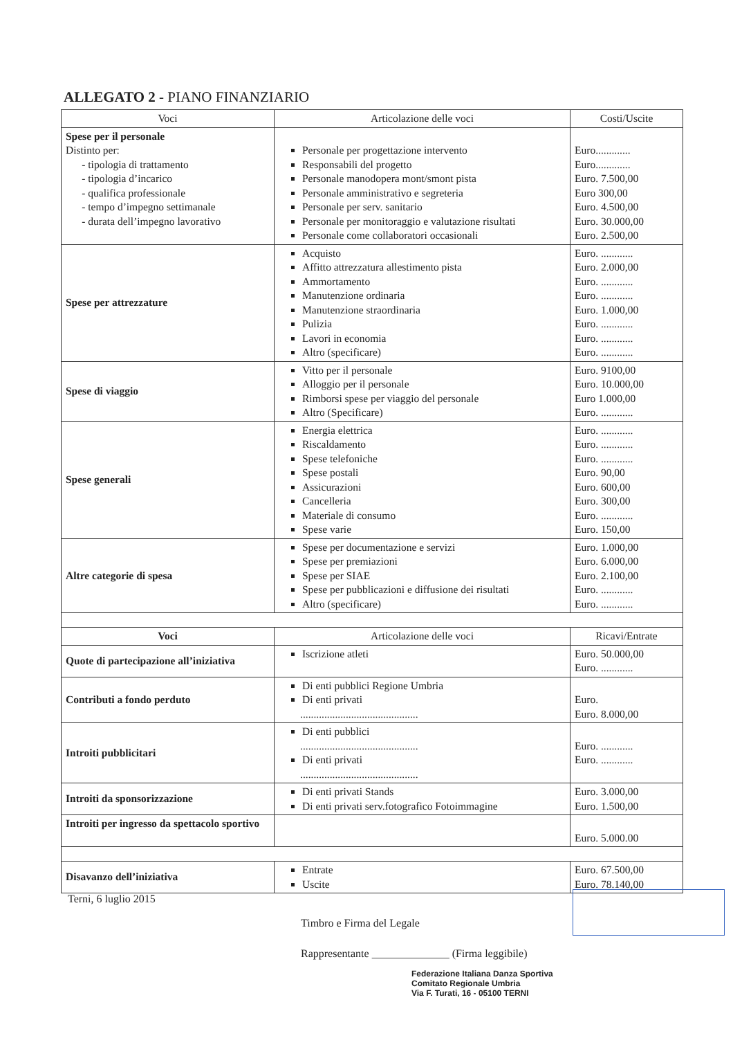ALLEGATO 2 - PIANO FINANZIARIO
| Voci | Articolazione delle voci | Costi/Uscite |
| --- | --- | --- |
| Spese per il personale Distinto per: - tipologia di trattamento - tipologia d’incarico - qualifica professionale - tempo d’impegno settimanale - durata dell’impegno lavorativo | Personale per progettazione intervento Responsabili del progetto Personale manodopera mont/smont pista Personale amministrativo e segreteria Personale per serv. sanitario Personale per monitoraggio e valutazione risultati Personale come collaboratori occasionali | Euro............. Euro............. Euro. 7.500,00 Euro 300,00 Euro. 4.500,00 Euro. 30.000,00 Euro. 2.500,00 |
| Spese per attrezzature | Acquisto Affitto attrezzatura allestimento pista Ammortamento Manutenzione ordinaria Manutenzione straordinaria Pulizia Lavori in economia Altro (specificare) | Euro. ............ Euro. 2.000,00 Euro. ............ Euro. ............ Euro. 1.000,00 Euro. ............ Euro. ............ Euro. ............ |
| Spese di viaggio | Vitto per il personale Alloggio per il personale Rimborsi spese per viaggio del personale Altro (Specificare) | Euro. 9100,00 Euro. 10.000,00 Euro 1.000,00 Euro. ............ |
| Spese generali | Energia elettrica Riscaldamento Spese telefoniche Spese postali Assicurazioni Cancelleria Materiale di consumo Spese varie | Euro. ............ Euro. ............ Euro. ............ Euro. 90,00 Euro. 600,00 Euro. 300,00 Euro. ............ Euro. 150,00 |
| Altre categorie di spesa | Spese per documentazione e servizi Spese per premiazioni Spese per SIAE Spese per pubblicazioni e diffusione dei risultati Altro (specificare) | Euro. 1.000,00 Euro. 6.000,00 Euro. 2.100,00 Euro. ............ Euro. ............ |
| Voci | Articolazione delle voci | Ricavi/Entrate |
| Quote di partecipazione all’iniziativa | Iscrizione atleti | Euro. 50.000,00 Euro. ............ |
| Contributi a fondo perduto | Di enti pubblici Regione Umbria Di enti privati ............................................ | Euro. Euro. 8.000,00 |
| Introiti pubblicitari | Di enti pubblici ............................................ Di enti privati ............................................ | Euro. ............ Euro. ............ |
| Introiti da sponsorizzazione | Di enti privati Stands Di enti privati serv.fotografico Fotoimmagine | Euro. 3.000,00 Euro. 1.500,00 |
| Introiti per ingresso da spettacolo sportivo | | Euro. 5.000.00 |
| Disavanzo dell’iniziativa | Entrate Uscite | Euro. 67.500,00 Euro. 78.140,00 |
Terni, 6 luglio 2015
Timbro e Firma del Legale
Rappresentante ______________ (Firma leggibile)
Federazione Italiana Danza Sportiva
Comitato Regionale Umbria
Via F. Turati, 16 - 05100 TERNI